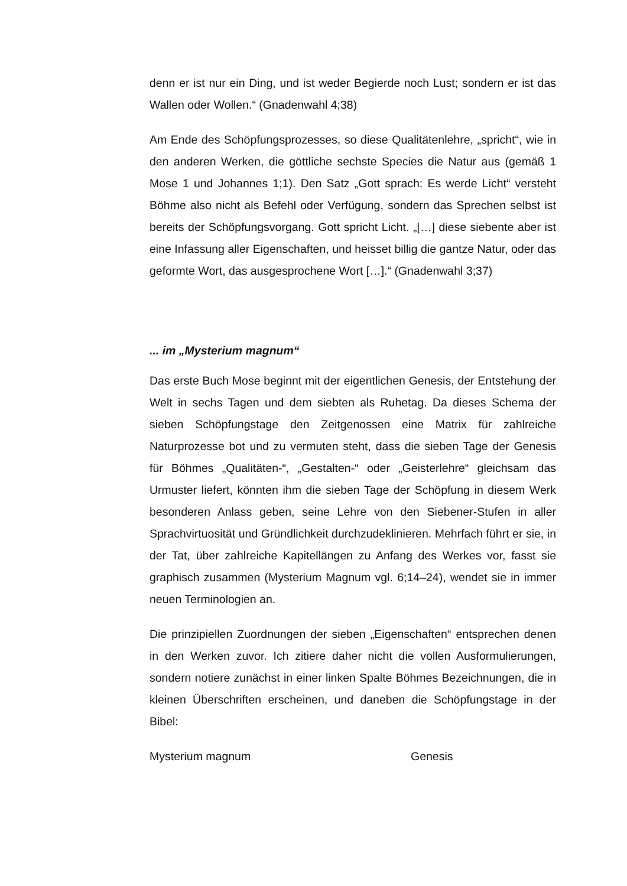denn er ist nur ein Ding, und ist weder Begierde noch Lust; sondern er ist das Wallen oder Wollen.“ (Gnadenwahl 4;38)
Am Ende des Schöpfungsprozesses, so diese Qualitätenlehre, „spricht“, wie in den anderen Werken, die göttliche sechste Species die Natur aus (gemäß 1 Mose 1 und Johannes 1;1). Den Satz „Gott sprach: Es werde Licht“ versteht Böhme also nicht als Befehl oder Verfügung, sondern das Sprechen selbst ist bereits der Schöpfungsvorgang. Gott spricht Licht. „[…] diese siebente aber ist eine Infassung aller Eigenschaften, und heisset billig die gantze Natur, oder das geformte Wort, das ausgesprochene Wort […].“ (Gnadenwahl 3;37)
... im „Mysterium magnum“
Das erste Buch Mose beginnt mit der eigentlichen Genesis, der Entstehung der Welt in sechs Tagen und dem siebten als Ruhetag. Da dieses Schema der sieben Schöpfungstage den Zeitgenossen eine Matrix für zahlreiche Naturprozesse bot und zu vermuten steht, dass die sieben Tage der Genesis für Böhmes „Qualitäten-“, „Gestalten-“ oder „Geisterlehre“ gleichsam das Urmuster liefert, könnten ihm die sieben Tage der Schöpfung in diesem Werk besonderen Anlass geben, seine Lehre von den Siebener-Stufen in aller Sprachvirtuosität und Gründlichkeit durchzudeklinieren. Mehrfach führt er sie, in der Tat, über zahlreiche Kapitellängen zu Anfang des Werkes vor, fasst sie graphisch zusammen (Mysterium Magnum vgl. 6;14–24), wendet sie in immer neuen Terminologien an.
Die prinzipiellen Zuordnungen der sieben „Eigenschaften“ entsprechen denen in den Werken zuvor. Ich zitiere daher nicht die vollen Ausformulierungen, sondern notiere zunächst in einer linken Spalte Böhmes Bezeichnungen, die in kleinen Überschriften erscheinen, und daneben die Schöpfungstage in der Bibel:
Mysterium magnum Genesis